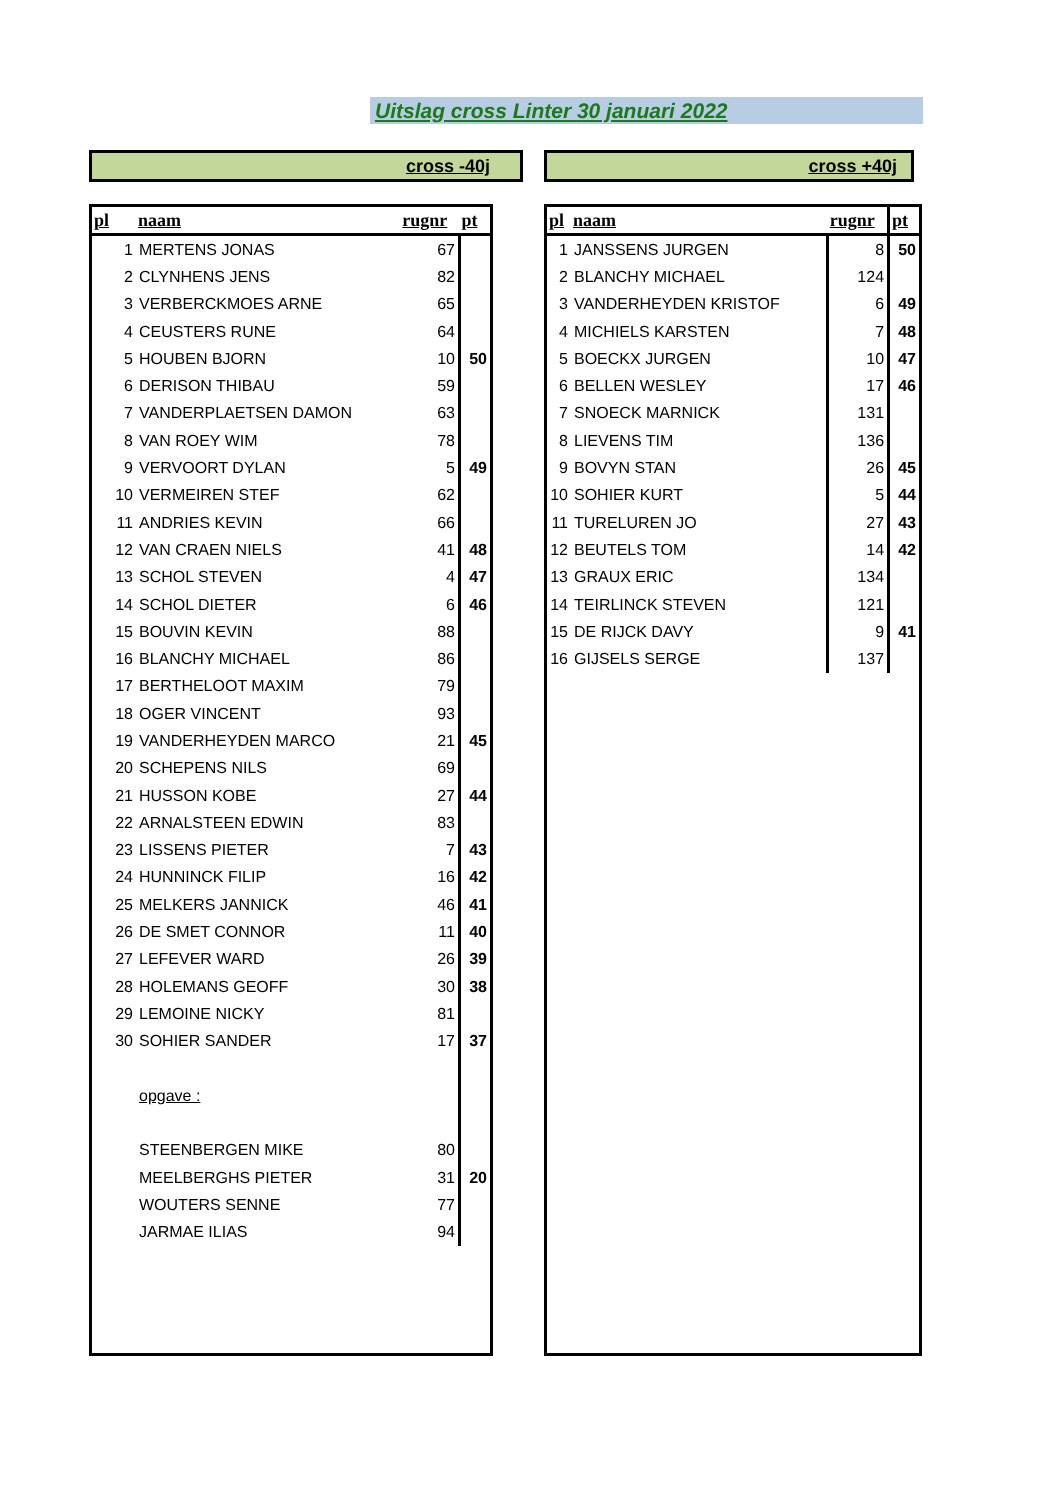Uitslag cross Linter 30 januari 2022
cross -40j cross +40j
| pl | naam | rugnr | pt |
| --- | --- | --- | --- |
| 1 | MERTENS JONAS | 67 | |
| 2 | CLYNHENS JENS | 82 | |
| 3 | VERBERCKMOES ARNE | 65 | |
| 4 | CEUSTERS RUNE | 64 | |
| 5 | HOUBEN BJORN | 10 | 50 |
| 6 | DERISON THIBAU | 59 | |
| 7 | VANDERPLAETSEN DAMON | 63 | |
| 8 | VAN ROEY WIM | 78 | |
| 9 | VERVOORT DYLAN | 5 | 49 |
| 10 | VERMEIREN STEF | 62 | |
| 11 | ANDRIES KEVIN | 66 | |
| 12 | VAN CRAEN NIELS | 41 | 48 |
| 13 | SCHOL STEVEN | 4 | 47 |
| 14 | SCHOL DIETER | 6 | 46 |
| 15 | BOUVIN KEVIN | 88 | |
| 16 | BLANCHY MICHAEL | 86 | |
| 17 | BERTHELOOT MAXIM | 79 | |
| 18 | OGER VINCENT | 93 | |
| 19 | VANDERHEYDEN MARCO | 21 | 45 |
| 20 | SCHEPENS NILS | 69 | |
| 21 | HUSSON KOBE | 27 | 44 |
| 22 | ARNALSTEEN EDWIN | 83 | |
| 23 | LISSENS PIETER | 7 | 43 |
| 24 | HUNNINCK FILIP | 16 | 42 |
| 25 | MELKERS JANNICK | 46 | 41 |
| 26 | DE SMET CONNOR | 11 | 40 |
| 27 | LEFEVER WARD | 26 | 39 |
| 28 | HOLEMANS GEOFF | 30 | 38 |
| 29 | LEMOINE NICKY | 81 | |
| 30 | SOHIER SANDER | 17 | 37 |
| | opgave : | | |
| | STEENBERGEN MIKE | 80 | |
| | MEELBERGHS PIETER | 31 | 20 |
| | WOUTERS SENNE | 77 | |
| | JARMAE ILIAS | 94 | |
| pl | naam | rugnr | pt |
| --- | --- | --- | --- |
| 1 | JANSSENS JURGEN | 8 | 50 |
| 2 | BLANCHY MICHAEL | 124 | |
| 3 | VANDERHEYDEN KRISTOF | 6 | 49 |
| 4 | MICHIELS KARSTEN | 7 | 48 |
| 5 | BOECKX JURGEN | 10 | 47 |
| 6 | BELLEN WESLEY | 17 | 46 |
| 7 | SNOECK MARNICK | 131 | |
| 8 | LIEVENS TIM | 136 | |
| 9 | BOVYN STAN | 26 | 45 |
| 10 | SOHIER KURT | 5 | 44 |
| 11 | TURELUREN JO | 27 | 43 |
| 12 | BEUTELS TOM | 14 | 42 |
| 13 | GRAUX ERIC | 134 | |
| 14 | TEIRLINCK STEVEN | 121 | |
| 15 | DE RIJCK DAVY | 9 | 41 |
| 16 | GIJSELS SERGE | 137 | |